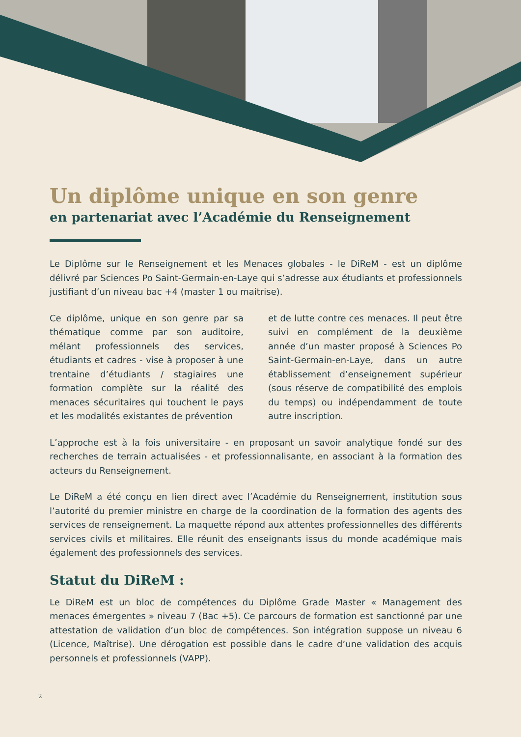Un diplôme unique en son genre
en partenariat avec l’Académie du Renseignement
Le Diplôme sur le Renseignement et les Menaces globales - le DiReM - est un diplôme délivré par Sciences Po Saint-Germain-en-Laye qui s’adresse aux étudiants et professionnels justifiant d’un niveau bac +4 (master 1 ou maitrise).
Ce diplôme, unique en son genre par sa thématique comme par son auditoire, mélant professionnels des services, étudiants et cadres - vise à proposer à une trentaine d’étudiants / stagiaires une formation complète sur la réalité des menaces sécuritaires qui touchent le pays et les modalités existantes de prévention
et de lutte contre ces menaces. Il peut être suivi en complément de la deuxième année d’un master proposé à Sciences Po Saint-Germain-en-Laye, dans un autre établissement d’enseignement supérieur (sous réserve de compatibilité des emplois du temps) ou indépendamment de toute autre inscription.
L’approche est à la fois universitaire - en proposant un savoir analytique fondé sur des recherches de terrain actualisées - et professionnalisante, en associant à la formation des acteurs du Renseignement.
Le DiReM a été conçu en lien direct avec l’Académie du Renseignement, institution sous l’autorité du premier ministre en charge de la coordination de la formation des agents des services de renseignement. La maquette répond aux attentes professionnelles des différents services civils et militaires. Elle réunit des enseignants issus du monde académique mais également des professionnels des services.
Statut du DiReM :
Le DiReM est un bloc de compétences du Diplôme Grade Master « Management des menaces émergentes » niveau 7 (Bac +5). Ce parcours de formation est sanctionné par une attestation de validation d’un bloc de compétences. Son intégration suppose un niveau 6 (Licence, Maîtrise). Une dérogation est possible dans le cadre d’une validation des acquis personnels et professionnels (VAPP).
2